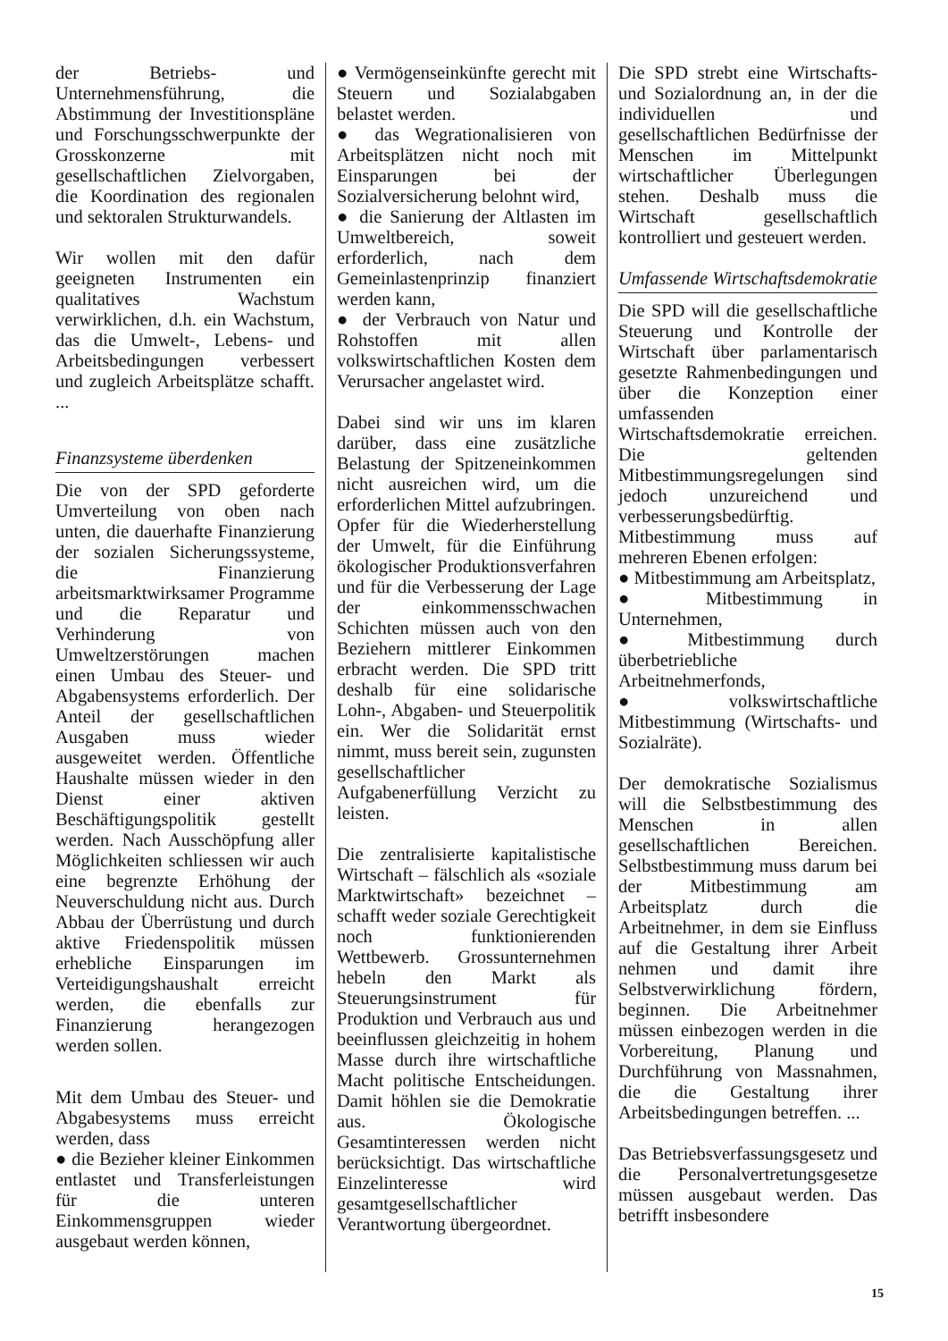der Betriebs- und Unternehmensführung, die Abstimmung der Investitionspläne und Forschungsschwerpunkte der Grosskonzerne mit gesellschaftlichen Zielvorgaben, die Koordination des regionalen und sektoralen Strukturwandels.
Wir wollen mit den dafür geeigneten Instrumenten ein qualitatives Wachstum verwirklichen, d.h. ein Wachstum, das die Umwelt-, Lebens- und Arbeitsbedingungen verbessert und zugleich Arbeitsplätze schafft. ...
Finanzsysteme überdenken
Die von der SPD geforderte Umverteilung von oben nach unten, die dauerhafte Finanzierung der sozialen Sicherungssysteme, die Finanzierung arbeitsmarktwirksamer Programme und die Reparatur und Verhinderung von Umweltzerstörungen machen einen Umbau des Steuer- und Abgabensystems erforderlich. Der Anteil der gesellschaftlichen Ausgaben muss wieder ausgeweitet werden. Öffentliche Haushalte müssen wieder in den Dienst einer aktiven Beschäftigungspolitik gestellt werden. Nach Ausschöpfung aller Möglichkeiten schliessen wir auch eine begrenzte Erhöhung der Neuverschuldung nicht aus. Durch Abbau der Überrüstung und durch aktive Friedenspolitik müssen erhebliche Einsparungen im Verteidigungshaushalt erreicht werden, die ebenfalls zur Finanzierung herangezogen werden sollen.
Mit dem Umbau des Steuer- und Abgabesystems muss erreicht werden, dass
● die Bezieher kleiner Einkommen entlastet und Transferleistungen für die unteren Einkommensgruppen wieder ausgebaut werden können,
● Vermögenseinkünfte gerecht mit Steuern und Sozialabgaben belastet werden.
● das Wegrationalisieren von Arbeitsplätzen nicht noch mit Einsparungen bei der Sozialversicherung belohnt wird,
● die Sanierung der Altlasten im Umweltbereich, soweit erforderlich, nach dem Gemeinlastenprinzip finanziert werden kann,
● der Verbrauch von Natur und Rohstoffen mit allen volkswirtschaftlichen Kosten dem Verursacher angelastet wird.
Dabei sind wir uns im klaren darüber, dass eine zusätzliche Belastung der Spitzeneinkommen nicht ausreichen wird, um die erforderlichen Mittel aufzubringen. Opfer für die Wiederherstellung der Umwelt, für die Einführung ökologischer Produktionsverfahren und für die Verbesserung der Lage der einkommensschwachen Schichten müssen auch von den Beziehern mittlerer Einkommen erbracht werden. Die SPD tritt deshalb für eine solidarische Lohn-, Abgaben- und Steuerpolitik ein. Wer die Solidarität ernst nimmt, muss bereit sein, zugunsten gesellschaftlicher Aufgabenerfüllung Verzicht zu leisten.
Die zentralisierte kapitalistische Wirtschaft – fälschlich als «soziale Marktwirtschaft» bezeichnet – schafft weder soziale Gerechtigkeit noch funktionierenden Wettbewerb. Grossunternehmen hebeln den Markt als Steuerungsinstrument für Produktion und Verbrauch aus und beeinflussen gleichzeitig in hohem Masse durch ihre wirtschaftliche Macht politische Entscheidungen. Damit höhlen sie die Demokratie aus. Ökologische Gesamtinteressen werden nicht berücksichtigt. Das wirtschaftliche Einzelinteresse wird gesamtgesellschaftlicher Verantwortung übergeordnet.
Die SPD strebt eine Wirtschafts- und Sozialordnung an, in der die individuellen und gesellschaftlichen Bedürfnisse der Menschen im Mittelpunkt wirtschaftlicher Überlegungen stehen. Deshalb muss die Wirtschaft gesellschaftlich kontrolliert und gesteuert werden.
Umfassende Wirtschaftsdemokratie
Die SPD will die gesellschaftliche Steuerung und Kontrolle der Wirtschaft über parlamentarisch gesetzte Rahmenbedingungen und über die Konzeption einer umfassenden Wirtschaftsdemokratie erreichen. Die geltenden Mitbestimmungsregelungen sind jedoch unzureichend und verbesserungsbedürftig. Mitbestimmung muss auf mehreren Ebenen erfolgen:
● Mitbestimmung am Arbeitsplatz,
● Mitbestimmung in Unternehmen,
● Mitbestimmung durch überbetriebliche Arbeitnehmerfonds,
● volkswirtschaftliche Mitbestimmung (Wirtschafts- und Sozialräte).
Der demokratische Sozialismus will die Selbstbestimmung des Menschen in allen gesellschaftlichen Bereichen. Selbstbestimmung muss darum bei der Mitbestimmung am Arbeitsplatz durch die Arbeitnehmer, in dem sie Einfluss auf die Gestaltung ihrer Arbeit nehmen und damit ihre Selbstverwirklichung fördern, beginnen. Die Arbeitnehmer müssen einbezogen werden in die Vorbereitung, Planung und Durchführung von Massnahmen, die die Gestaltung ihrer Arbeitsbedingungen betreffen. ...
Das Betriebsverfassungsgesetz und die Personalvertretungsgesetze müssen ausgebaut werden. Das betrifft insbesondere
15